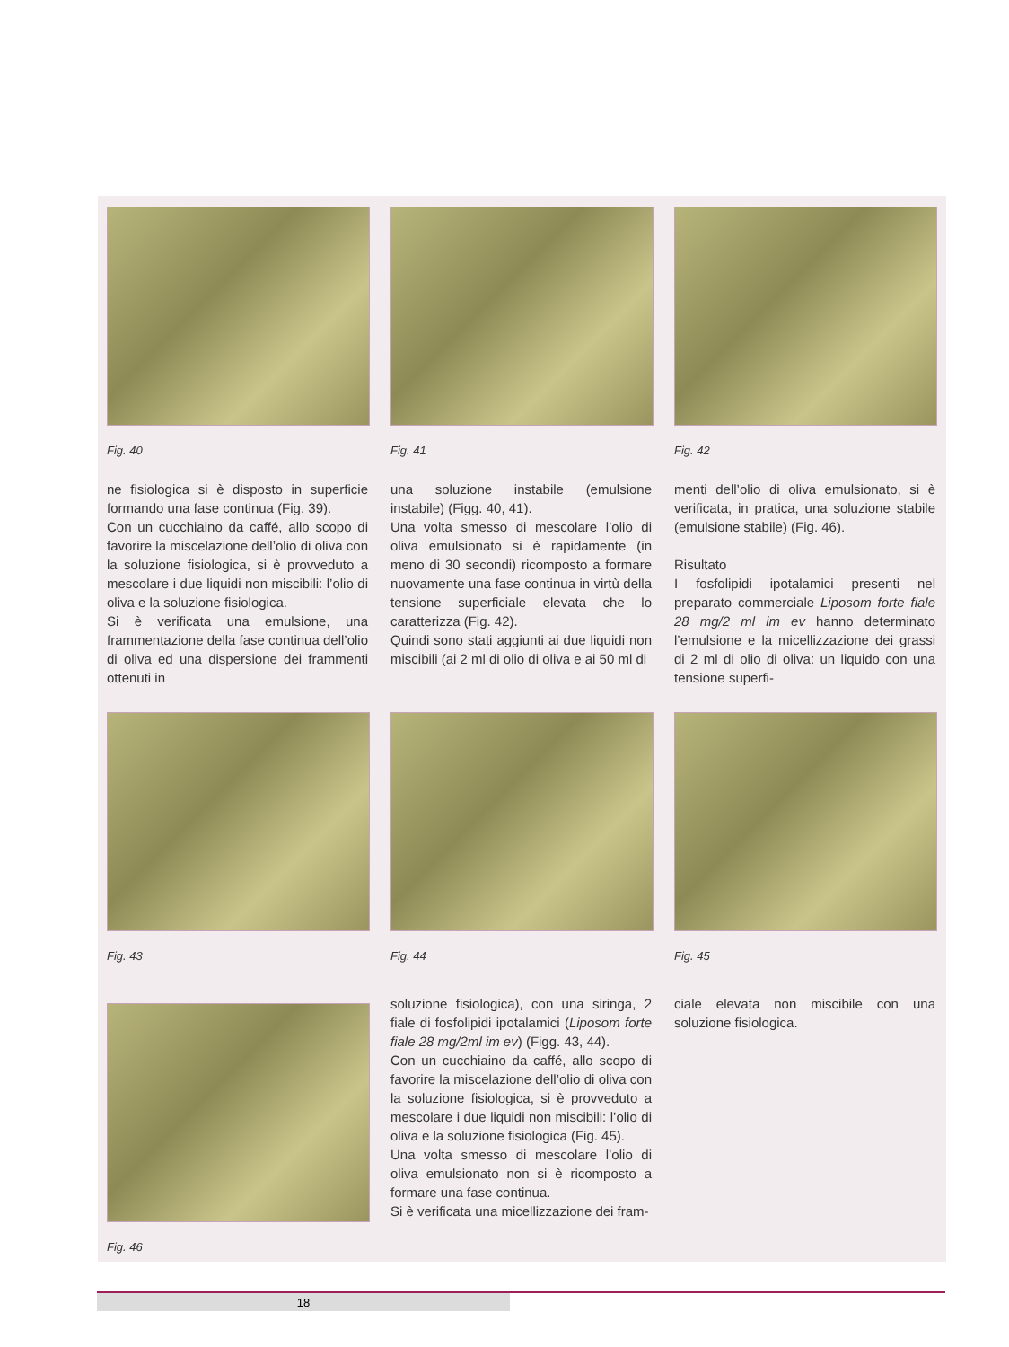Fig. 40
ne fisiologica si è disposto in superficie formando una fase continua (Fig. 39).
Con un cucchiaino da caffé, allo scopo di favorire la miscelazione dell’olio di oliva con la soluzione fisiologica, si è provveduto a mescolare i due liquidi non miscibili: l’olio di oliva e la soluzione fisiologica.
Si è verificata una emulsione, una frammentazione della fase continua dell’olio di oliva ed una dispersione dei frammenti ottenuti in
Fig. 41
una soluzione instabile (emulsione instabile) (Figg. 40, 41).
Una volta smesso di mescolare l’olio di oliva emulsionato si è rapidamente (in meno di 30 secondi) ricomposto a formare nuovamente una fase continua in virtù della tensione superficiale elevata che lo caratterizza (Fig. 42).
Quindi sono stati aggiunti ai due liquidi non miscibili (ai 2 ml di olio di oliva e ai 50 ml di
Fig. 42
menti dell’olio di oliva emulsionato, si è verificata, in pratica, una soluzione stabile (emulsione stabile) (Fig. 46).
Risultato
I fosfolipidi ipotalamici presenti nel preparato commerciale Liposom forte fiale 28 mg/2 ml im ev hanno determinato l’emulsione e la micellizzazione dei grassi di 2 ml di olio di oliva: un liquido con una tensione superfi-
Fig. 43 Fig. 44 Fig. 45
Fig. 46
soluzione fisiologica), con una siringa, 2 fiale di fosfolipidi ipotalamici (Liposom forte fiale 28 mg/2ml im ev) (Figg. 43, 44).
Con un cucchiaino da caffé, allo scopo di favorire la miscelazione dell’olio di oliva con la soluzione fisiologica, si è provveduto a mescolare i due liquidi non miscibili: l’olio di oliva e la soluzione fisiologica (Fig. 45).
Una volta smesso di mescolare l’olio di oliva emulsionato non si è ricomposto a formare una fase continua.
Si è verificata una micellizzazione dei fram-
ciale elevata non miscibile con una soluzione fisiologica.
18